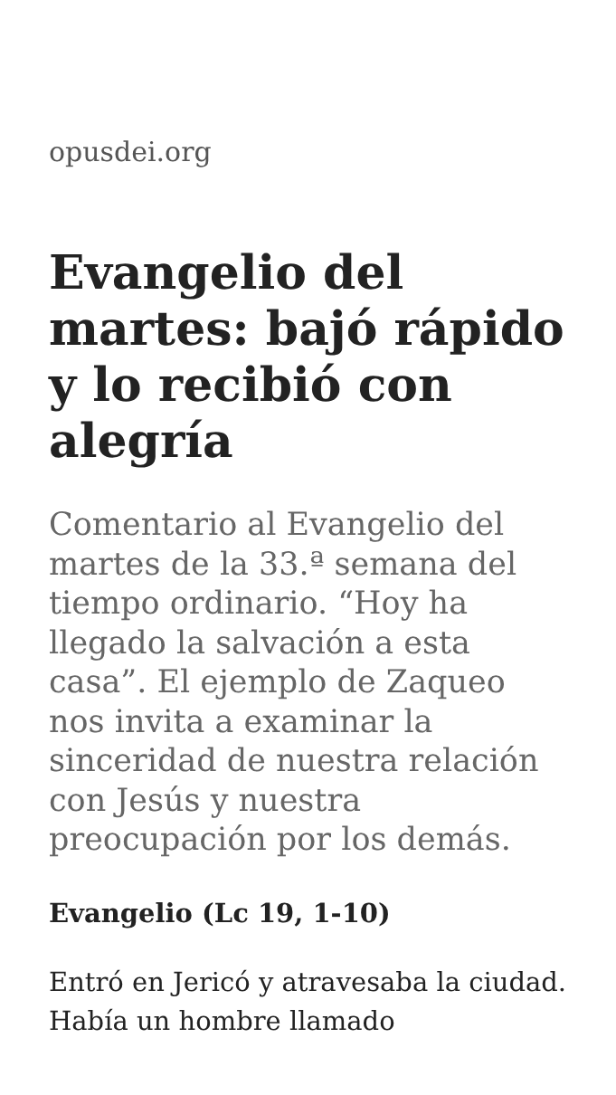opusdei.org
Evangelio del martes: bajó rápido y lo recibió con alegría
Comentario al Evangelio del martes de la 33.ª semana del tiempo ordinario. “Hoy ha llegado la salvación a esta casa”. El ejemplo de Zaqueo nos invita a examinar la sinceridad de nuestra relación con Jesús y nuestra preocupación por los demás.
Evangelio (Lc 19, 1-10)
Entró en Jericó y atravesaba la ciudad. Había un hombre llamado